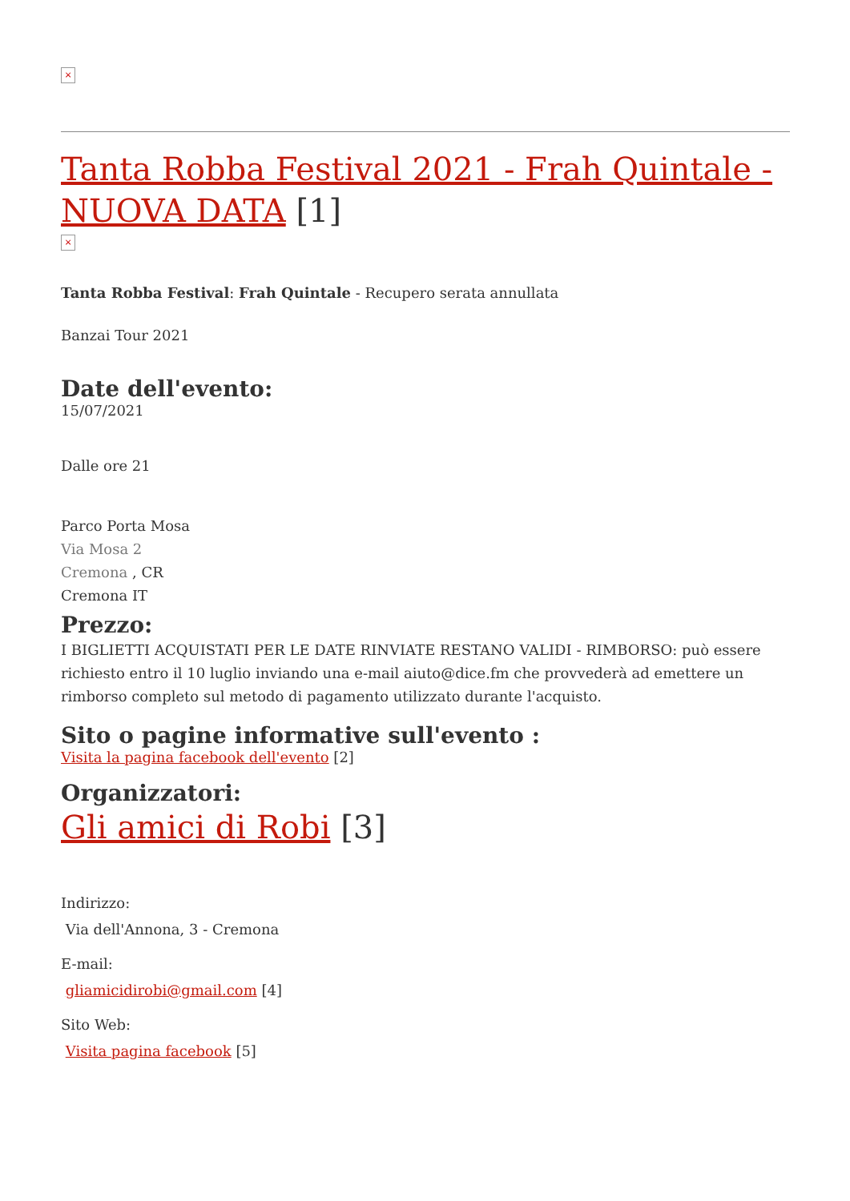×
Tanta Robba Festival 2021 - Frah Quintale - NUOVA DATA [1]
×
Tanta Robba Festival: Frah Quintale - Recupero serata annullata
Banzai Tour 2021
Date dell'evento:
15/07/2021
Dalle ore 21
Parco Porta Mosa
Via Mosa 2
Cremona , CR
Cremona IT
Prezzo:
I BIGLIETTI ACQUISTATI PER LE DATE RINVIATE RESTANO VALIDI - RIMBORSO: può essere richiesto entro il 10 luglio inviando una e-mail aiuto@dice.fm che provvederà ad emettere un rimborso completo sul metodo di pagamento utilizzato durante l'acquisto.
Sito o pagine informative sull'evento :
Visita la pagina facebook dell'evento [2]
Organizzatori:
Gli amici di Robi [3]
Indirizzo:
Via dell'Annona, 3 - Cremona
E-mail:
gliamicidirobi@gmail.com [4]
Sito Web:
Visita pagina facebook [5]